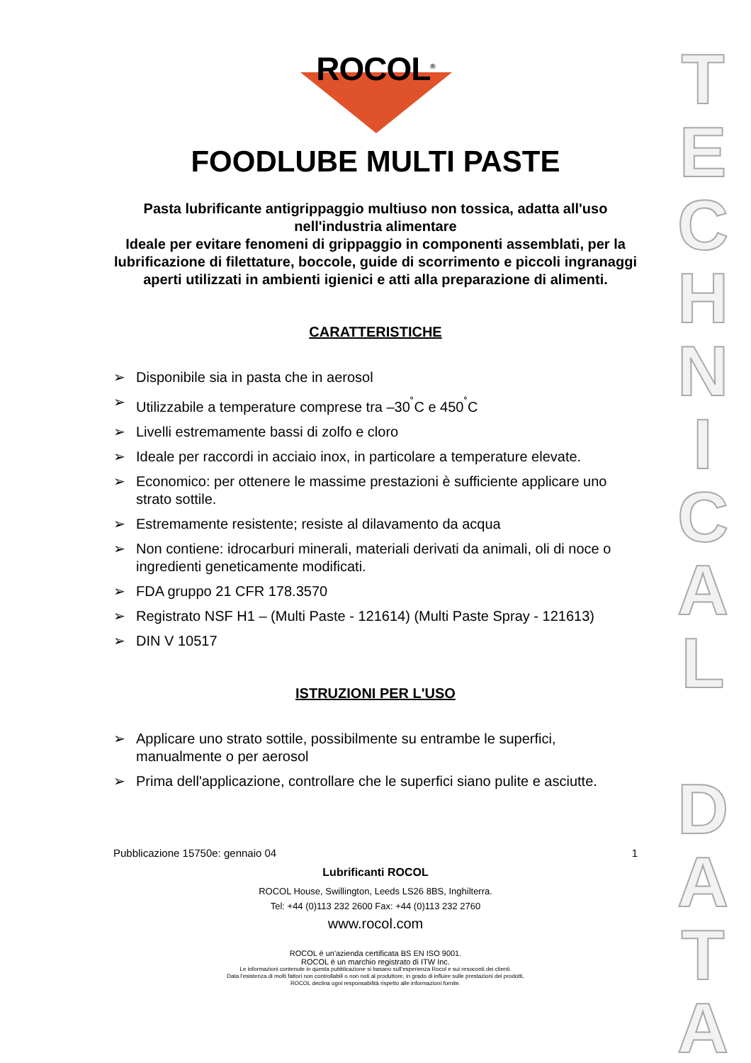T
E
C
H
N
I
C
A
L
D
A
T
A
ROCOL<sup>®</sup>
FOODLUBE MULTI PASTE
Pasta lubrificante antigrippaggio multiuso non tossica, adatta all'uso nell'industria alimentare
Ideale per evitare fenomeni di grippaggio in componenti assemblati, per la lubrificazione di filettature, boccole, guide di scorrimento e piccoli ingranaggi aperti utilizzati in ambienti igienici e atti alla preparazione di alimenti.
CARATTERISTICHE
➢ Disponibile sia in pasta che in aerosol
➢ Utilizzabile a temperature comprese tra –30<sup>˚</sup>C e 450<sup>˚</sup>C
➢ Livelli estremamente bassi di zolfo e cloro
➢ Ideale per raccordi in acciaio inox, in particolare a temperature elevate.
➢ Economico: per ottenere le massime prestazioni è sufficiente applicare uno strato sottile.
➢ Estremamente resistente; resiste al dilavamento da acqua
➢ Non contiene: idrocarburi minerali, materiali derivati da animali, oli di noce o ingredienti geneticamente modificati.
➢ FDA gruppo 21 CFR 178.3570
➢ Registrato NSF H1 – (Multi Paste - 121614) (Multi Paste Spray - 121613)
➢ DIN V 10517
ISTRUZIONI PER L'USO
➢ Applicare uno strato sottile, possibilmente su entrambe le superfici, manualmente o per aerosol
➢ Prima dell'applicazione, controllare che le superfici siano pulite e asciutte.
Pubblicazione 15750e: gennaio 04 1
Lubrificanti ROCOL
ROCOL House, Swillington, Leeds LS26 8BS, Inghilterra.
Tel: +44 (0)113 232 2600 Fax: +44 (0)113 232 2760
www.rocol.com
ROCOL è un'azienda certificata BS EN ISO 9001.
ROCOL è un marchio registrato di ITW Inc.
Le informazioni contenute in questa pubblicazione si basano sull'esperienza Rocol e sui resoconti dei clienti.
Data l'esistenza di molti fattori non controllabili o non noti al produttore, in grado di influire sulle prestazioni dei prodotti,
ROCOL declina ogni responsabilità rispetto alle informazioni fornite.